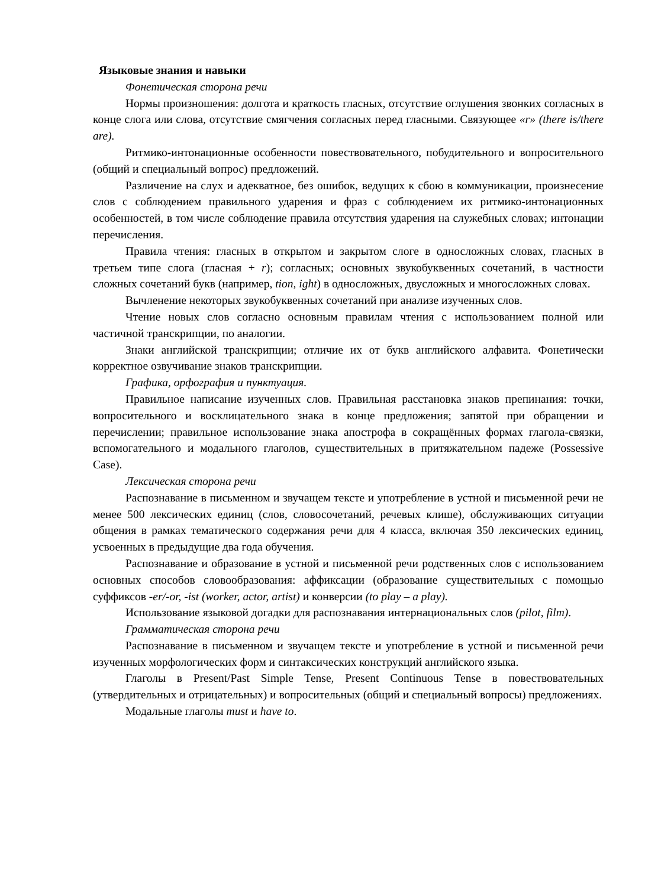Языковые знания и навыки
Фонетическая сторона речи
Нормы произношения: долгота и краткость гласных, отсутствие оглушения звонких согласных в конце слога или слова, отсутствие смягчения согласных перед гласными. Связующее «r» (there is/there are).
Ритмико-интонационные особенности повествовательного, побудительного и вопросительного (общий и специальный вопрос) предложений.
Различение на слух и адекватное, без ошибок, ведущих к сбою в коммуникации, произнесение слов с соблюдением правильного ударения и фраз с соблюдением их ритмико-интонационных особенностей, в том числе соблюдение правила отсутствия ударения на служебных словах; интонации перечисления.
Правила чтения: гласных в открытом и закрытом слоге в односложных словах, гласных в третьем типе слога (гласная + r); согласных; основных звукобуквенных сочетаний, в частности сложных сочетаний букв (например, tion, ight) в односложных, двусложных и многосложных словах.
Вычленение некоторых звукобуквенных сочетаний при анализе изученных слов.
Чтение новых слов согласно основным правилам чтения с использованием полной или частичной транскрипции, по аналогии.
Знаки английской транскрипции; отличие их от букв английского алфавита. Фонетически корректное озвучивание знаков транскрипции.
Графика, орфография и пунктуация.
Правильное написание изученных слов. Правильная расстановка знаков препинания: точки, вопросительного и восклицательного знака в конце предложения; запятой при обращении и перечислении; правильное использование знака апострофа в сокращённых формах глагола-связки, вспомогательного и модального глаголов, существительных в притяжательном падеже (Possessive Case).
Лексическая сторона речи
Распознавание в письменном и звучащем тексте и употребление в устной и письменной речи не менее 500 лексических единиц (слов, словосочетаний, речевых клише), обслуживающих ситуации общения в рамках тематического содержания речи для 4 класса, включая 350 лексических единиц, усвоенных в предыдущие два года обучения.
Распознавание и образование в устной и письменной речи родственных слов с использованием основных способов словообразования: аффиксации (образование существительных с помощью суффиксов -er/-or, -ist (worker, actor, artist) и конверсии (to play – a play).
Использование языковой догадки для распознавания интернациональных слов (pilot, film).
Грамматическая сторона речи
Распознавание в письменном и звучащем тексте и употребление в устной и письменной речи изученных морфологических форм и синтаксических конструкций английского языка.
Глаголы в Present/Past Simple Tense, Present Continuous Tense в повествовательных (утвердительных и отрицательных) и вопросительных (общий и специальный вопросы) предложениях.
Модальные глаголы must и have to.